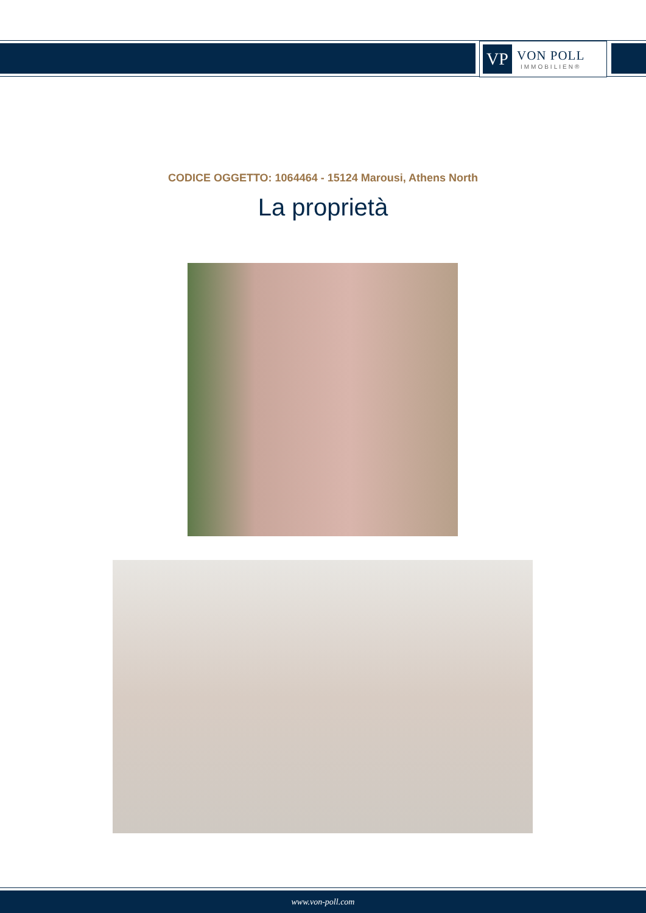VP
VON POLL
IMMOBILIEN®
CODICE OGGETTO: 1064464 - 15124 Marousi, Athens North
La proprietà
www.von-poll.com